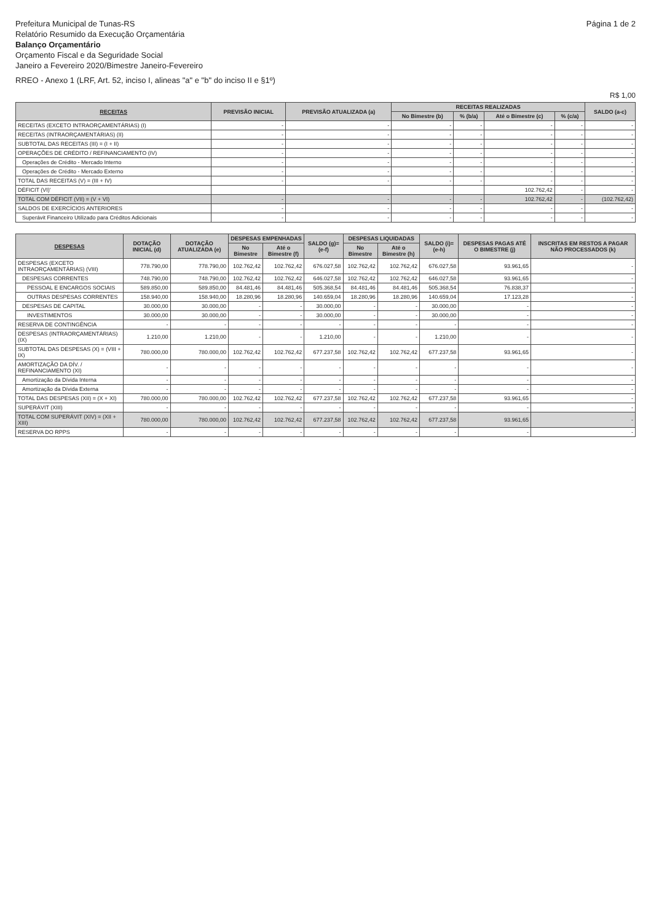Prefeitura Municipal de Tunas-RS
Relatório Resumido da Execução Orçamentária
Balanço Orçamentário
Orçamento Fiscal e da Seguridade Social
Janeiro a Fevereiro 2020/Bimestre Janeiro-Fevereiro
Página 1 de 2
RREO - Anexo 1 (LRF, Art. 52, inciso I, alineas "a" e "b" do inciso II e §1º)
R$ 1,00
| RECEITAS | PREVISÃO INICIAL | PREVISÃO ATUALIZADA (a) | RECEITAS REALIZADAS | | | | SALDO (a-c) |
| --- | --- | --- | --- | --- | --- | --- | --- |
| | | | No Bimestre (b) | % (b/a) | Até o Bimestre (c) | % (c/a) | |
| RECEITAS (EXCETO INTRAORÇAMENTÁRIAS) (I) | - | - | - | - | - | - | - |
| RECEITAS (INTRAORÇAMENTÁRIAS) (II) | - | - | - | - | - | - | - |
| SUBTOTAL DAS RECEITAS (III) = (I + II) | - | - | - | - | - | - | - |
| OPERAÇÕES DE CRÉDITO / REFINANCIAMENTO (IV) | - | - | - | - | - | - | - |
| Operações de Crédito - Mercado Interno | - | - | - | - | - | - | - |
| Operações de Crédito - Mercado Externo | - | - | - | - | - | - | - |
| TOTAL DAS RECEITAS (V) = (III + IV) | - | - | - | - | - | - | - |
| DÉFICIT (VI)' | | | | | 102.762,42 | - | - |
| TOTAL COM DÉFICIT (VII) = (V + VI) | - | - | - | - | 102.762,42 | - | (102.762,42) |
| SALDOS DE EXERCÍCIOS ANTERIORES | - | - | - | - | - | - | - |
| Superávit Financeiro Utilizado para Créditos Adicionais | - | - | - | - | - | - | - |
| DESPESAS | DOTAÇÃO INICIAL (d) | DOTAÇÃO ATUALIZADA (e) | DESPESAS EMPENHADAS | | SALDO (g)=(e-f) | DESPESAS LIQUIDADAS | | SALDO (i)=(e-h) | DESPESAS PAGAS ATÉ O BIMESTRE (j) | INSCRITAS EM RESTOS A PAGAR NÃO PROCESSADOS (k) |
| --- | --- | --- | --- | --- | --- | --- | --- | --- | --- | --- |
| | | | No Bimestre | Até o Bimestre (f) | | No Bimestre | Até o Bimestre (h) | | | |
| DESPESAS (EXCETO INTRAORÇAMENTÁRIAS) (VIII) | 778.790,00 | 778.790,00 | 102.762,42 | 102.762,42 | 676.027,58 | 102.762,42 | 102.762,42 | 676.027,58 | 93.961,65 | - |
| DESPESAS CORRENTES | 748.790,00 | 748.790,00 | 102.762,42 | 102.762,42 | 646.027,58 | 102.762,42 | 102.762,42 | 646.027,58 | 93.961,65 | - |
| PESSOAL E ENCARGOS SOCIAIS | 589.850,00 | 589.850,00 | 84.481,46 | 84.481,46 | 505.368,54 | 84.481,46 | 84.481,46 | 505.368,54 | 76.838,37 | - |
| OUTRAS DESPESAS CORRENTES | 158.940,00 | 158.940,00 | 18.280,96 | 18.280,96 | 140.659,04 | 18.280,96 | 18.280,96 | 140.659,04 | 17.123,28 | - |
| DESPESAS DE CAPITAL | 30.000,00 | 30.000,00 | - | - | 30.000,00 | - | - | 30.000,00 | - | - |
| INVESTIMENTOS | 30.000,00 | 30.000,00 | - | - | 30.000,00 | - | - | 30.000,00 | - | - |
| RESERVA DE CONTINGÊNCIA | - | - | - | - | - | - | - | - | - | - |
| DESPESAS (INTRAORÇAMENTÁRIAS) (IX) | 1.210,00 | 1.210,00 | - | - | 1.210,00 | - | - | 1.210,00 | - | - |
| SUBTOTAL DAS DESPESAS (X) = (VIII + IX) | 780.000,00 | 780.000,00 | 102.762,42 | 102.762,42 | 677.237,58 | 102.762,42 | 102.762,42 | 677.237,58 | 93.961,65 | - |
| AMORTIZAÇÃO DA DÍV. / REFINANCIAMENTO (XI) | - | - | - | - | - | - | - | - | - | - |
| Amortização da Dívida Interna | - | - | - | - | - | - | - | - | - | - |
| Amortização da Dívida Externa | - | - | - | - | - | - | - | - | - | - |
| TOTAL DAS DESPESAS (XII) = (X + XI) | 780.000,00 | 780.000,00 | 102.762,42 | 102.762,42 | 677.237,58 | 102.762,42 | 102.762,42 | 677.237,58 | 93.961,65 | - |
| SUPERÁVIT (XIII) | - | - | - | - | - | - | - | - | - | - |
| TOTAL COM SUPERÁVIT (XIV) = (XII + XIII) | 780.000,00 | 780.000,00 | 102.762,42 | 102.762,42 | 677.237,58 | 102.762,42 | 102.762,42 | 677.237,58 | 93.961,65 | - |
| RESERVA DO RPPS | - | - | - | - | - | - | - | - | - | - |